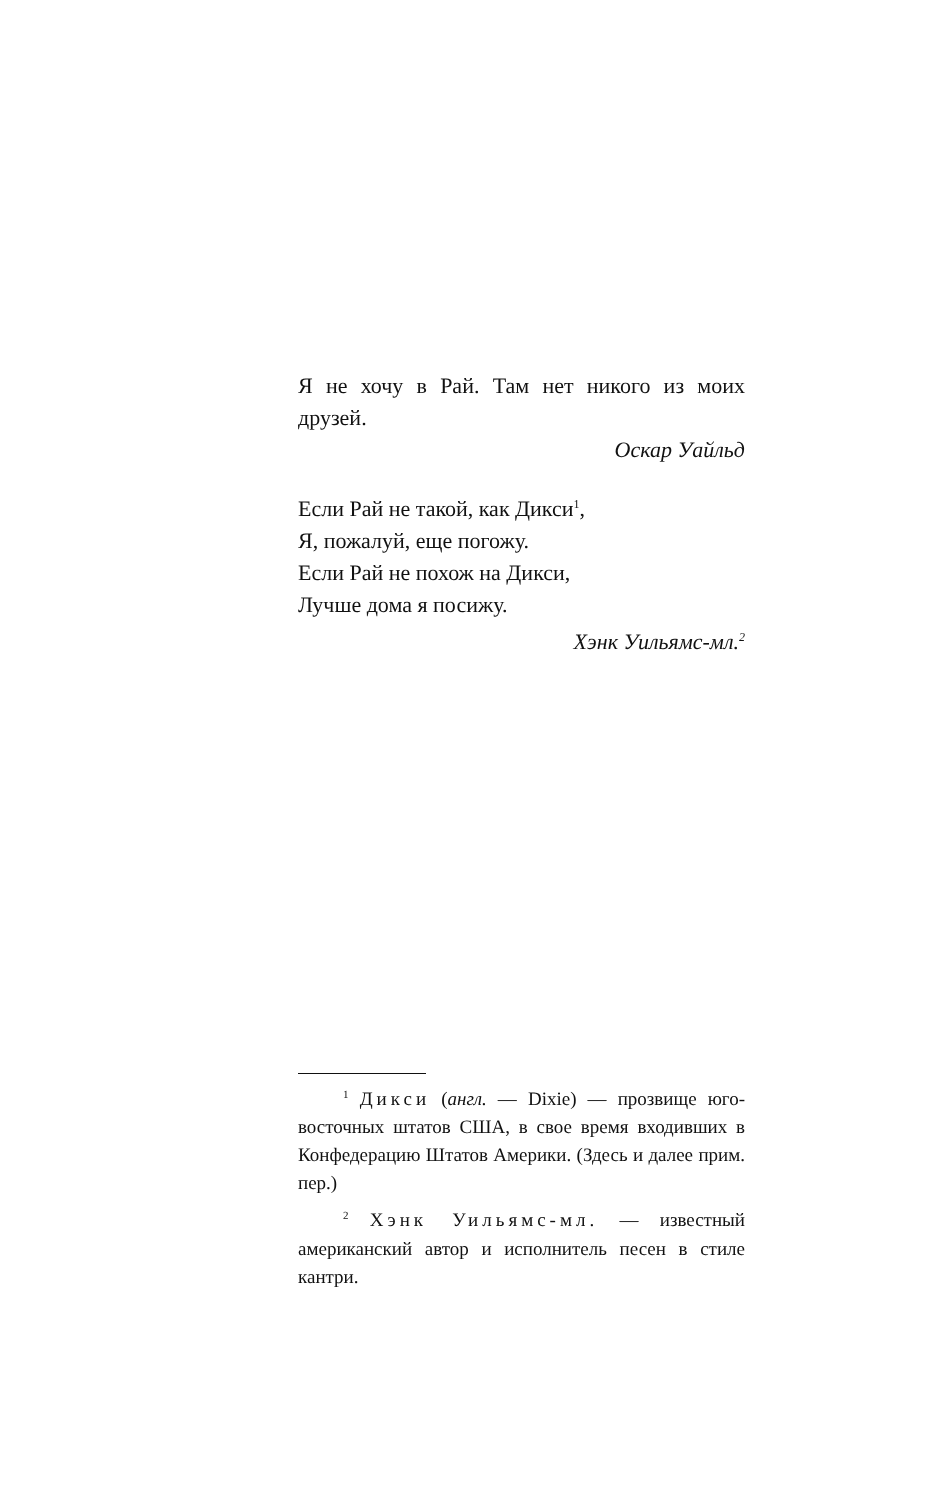Я не хочу в Рай. Там нет никого из моих друзей.
Оскар Уайльд
Если Рай не такой, как Дикси<sup>1</sup>,
Я, пожалуй, еще погожу.
Если Рай не похож на Дикси,
Лучше дома я посижу.
Хэнк Уильямс-мл.<sup>2</sup>
<sup>1</sup> Дикси (англ. — Dixie) — прозвище юго-восточных штатов США, в свое время входивших в Конфедерацию Штатов Америки. (Здесь и далее прим. пер.)
<sup>2</sup> Хэнк Уильямс-мл. — известный американский автор и исполнитель песен в стиле кантри.